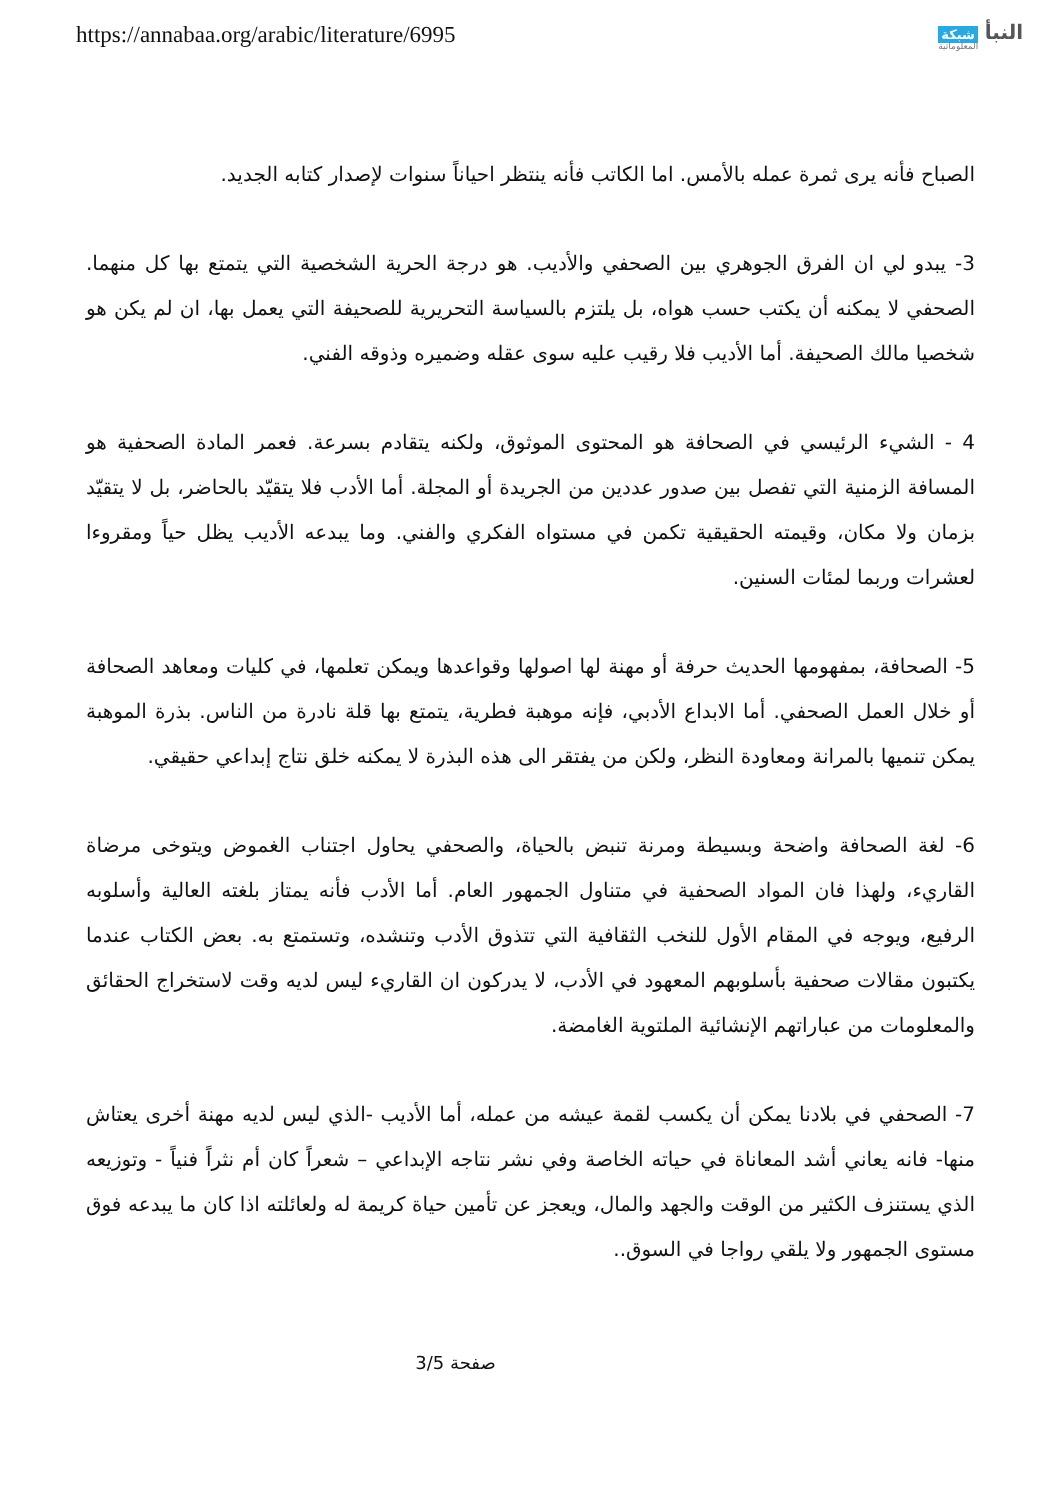https://annabaa.org/arabic/literature/6995
النبأ شبكة
المعلوماتية
الصباح فأنه يرى ثمرة عمله بالأمس. اما الكاتب فأنه ينتظر احياناً سنوات لإصدار كتابه الجديد.
3- يبدو لي ان الفرق الجوهري بين الصحفي والأديب. هو درجة الحرية الشخصية التي يتمتع بها كل منهما. الصحفي لا يمكنه أن يكتب حسب هواه، بل يلتزم بالسياسة التحريرية للصحيفة التي يعمل بها، ان لم يكن هو شخصيا مالك الصحيفة. أما الأديب فلا رقيب عليه سوى عقله وضميره وذوقه الفني.
4 - الشيء الرئيسي في الصحافة هو المحتوى الموثوق، ولكنه يتقادم بسرعة. فعمر المادة الصحفية هو المسافة الزمنية التي تفصل بين صدور عددين من الجريدة أو المجلة. أما الأدب فلا يتقيّد بالحاضر، بل لا يتقيّد بزمان ولا مكان، وقيمته الحقيقية تكمن في مستواه الفكري والفني. وما يبدعه الأديب يظل حياً ومقروءا لعشرات وربما لمئات السنين.
5- الصحافة، بمفهومها الحديث حرفة أو مهنة لها اصولها وقواعدها ويمكن تعلمها، في كليات ومعاهد الصحافة أو خلال العمل الصحفي. أما الابداع الأدبي، فإنه موهبة فطرية، يتمتع بها قلة نادرة من الناس. بذرة الموهبة يمكن تنميها بالمرانة ومعاودة النظر، ولكن من يفتقر الى هذه البذرة لا يمكنه خلق نتاج إبداعي حقيقي.
6- لغة الصحافة واضحة وبسيطة ومرنة تنبض بالحياة، والصحفي يحاول اجتناب الغموض ويتوخى مرضاة القاريء، ولهذا فان المواد الصحفية في متناول الجمهور العام. أما الأدب فأنه يمتاز بلغته العالية وأسلوبه الرفيع، ويوجه في المقام الأول للنخب الثقافية التي تتذوق الأدب وتنشده، وتستمتع به. بعض الكتاب عندما يكتبون مقالات صحفية بأسلوبهم المعهود في الأدب، لا يدركون ان القاريء ليس لديه وقت لاستخراج الحقائق والمعلومات من عباراتهم الإنشائية الملتوية الغامضة.
7- الصحفي في بلادنا يمكن أن يكسب لقمة عيشه من عمله، أما الأديب -الذي ليس لديه مهنة أخرى يعتاش منها- فانه يعاني أشد المعاناة في حياته الخاصة وفي نشر نتاجه الإبداعي – شعراً كان أم نثراً فنياً - وتوزيعه الذي يستنزف الكثير من الوقت والجهد والمال، ويعجز عن تأمين حياة كريمة له ولعائلته اذا كان ما يبدعه فوق مستوى الجمهور ولا يلقي رواجا في السوق..
صفحة 3/5